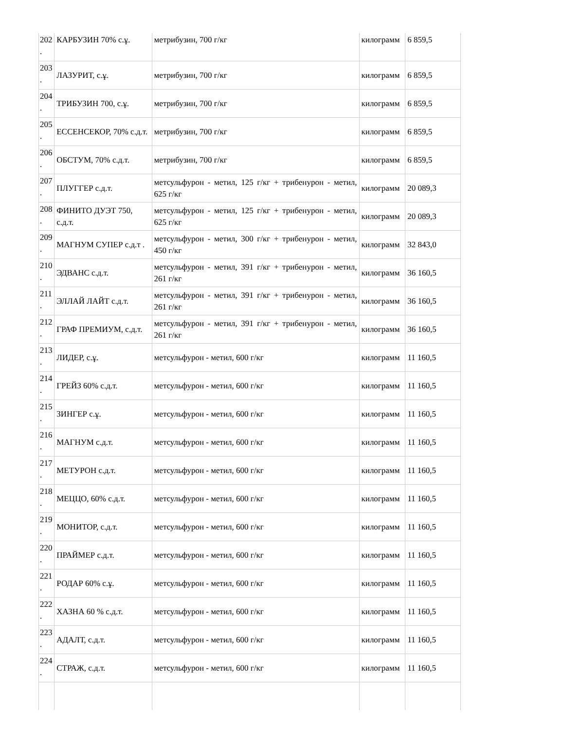| 202 . | КАРБУЗИН 70% с.ұ. | метрибузин, 700 г/кг | килограмм | 6 859,5 |
| 203 . | ЛАЗУРИТ, с.ұ. | метрибузин, 700 г/кг | килограмм | 6 859,5 |
| 204 . | ТРИБУЗИН 700, с.ұ. | метрибузин, 700 г/кг | килограмм | 6 859,5 |
| 205 . | ЕССЕНСЕКОР, 70% с.д.т. | метрибузин, 700 г/кг | килограмм | 6 859,5 |
| 206 . | ОБСТУМ, 70% с.д.т. | метрибузин, 700 г/кг | килограмм | 6 859,5 |
| 207 . | ПЛУГГЕР с.д.т. | метсульфурон - метил, 125 г/кг + трибенурон - метил, 625 г/кг | килограмм | 20 089,3 |
| 208 . | ФИНИТО ДУЭТ 750, с.д.т. | метсульфурон - метил, 125 г/кг + трибенурон - метил, 625 г/кг | килограмм | 20 089,3 |
| 209 . | МАГНУМ СУПЕР с.д.т . | метсульфурон - метил, 300 г/кг + трибенурон - метил, 450 г/кг | килограмм | 32 843,0 |
| 210 . | ЭДВАНС с.д.т. | метсульфурон - метил, 391 г/кг + трибенурон - метил, 261 г/кг | килограмм | 36 160,5 |
| 211 . | ЭЛЛАЙ ЛАЙТ с.д.т. | метсульфурон - метил, 391 г/кг + трибенурон - метил, 261 г/кг | килограмм | 36 160,5 |
| 212 . | ГРАФ ПРЕМИУМ, с.д.т. | метсульфурон - метил, 391 г/кг + трибенурон - метил, 261 г/кг | килограмм | 36 160,5 |
| 213 . | ЛИДЕР, с.ұ. | метсульфурон - метил, 600 г/кг | килограмм | 11 160,5 |
| 214 . | ГРЕЙЗ 60% с.д.т. | метсульфурон - метил, 600 г/кг | килограмм | 11 160,5 |
| 215 . | ЗИНГЕР с.ұ. | метсульфурон - метил, 600 г/кг | килограмм | 11 160,5 |
| 216 . | МАГНУМ с.д.т. | метсульфурон - метил, 600 г/кг | килограмм | 11 160,5 |
| 217 . | МЕТУРОН с.д.т. | метсульфурон - метил, 600 г/кг | килограмм | 11 160,5 |
| 218 . | МЕЦЦО, 60% с.д.т. | метсульфурон - метил, 600 г/кг | килограмм | 11 160,5 |
| 219 . | МОНИТОР, с.д.т. | метсульфурон - метил, 600 г/кг | килограмм | 11 160,5 |
| 220 . | ПРАЙМЕР с.д.т. | метсульфурон - метил, 600 г/кг | килограмм | 11 160,5 |
| 221 . | РОДАР 60% с.ұ. | метсульфурон - метил, 600 г/кг | килограмм | 11 160,5 |
| 222 . | ХАЗНА 60 % с.д.т. | метсульфурон - метил, 600 г/кг | килограмм | 11 160,5 |
| 223 . | АДАЛТ, с.д.т. | метсульфурон - метил, 600 г/кг | килограмм | 11 160,5 |
| 224 . | СТРАЖ, с.д.т. | метсульфурон - метил, 600 г/кг | килограмм | 11 160,5 |